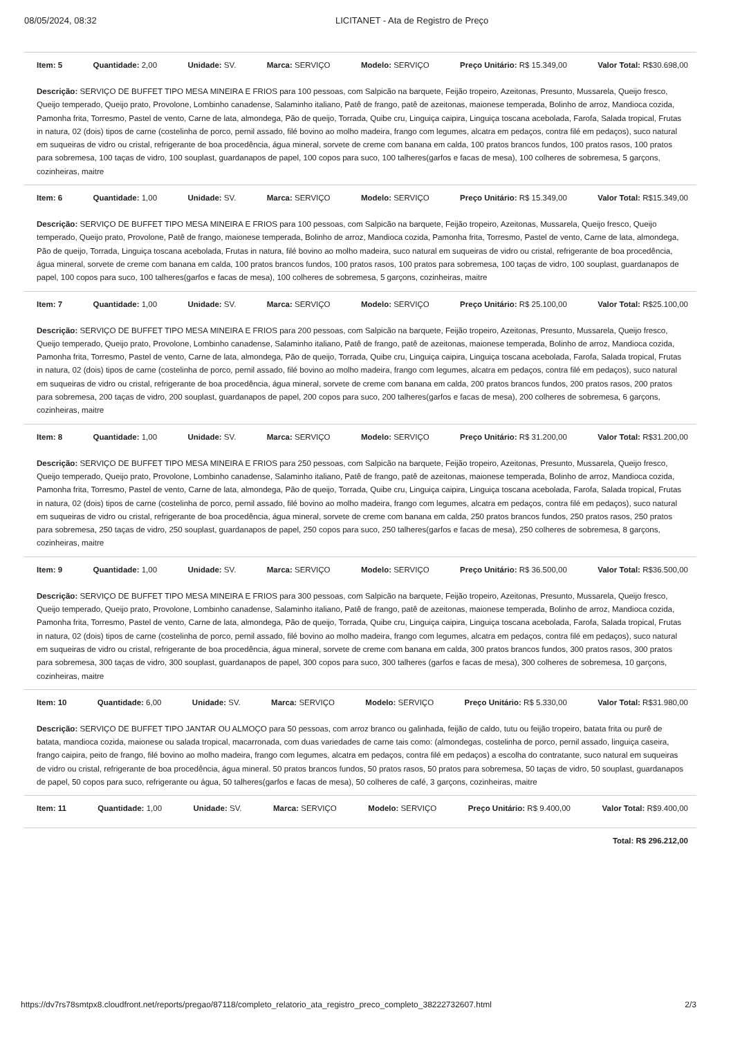08/05/2024, 08:32 LICITANET - Ata de Registro de Preço
Item: 5 Quantidade: 2,00 Unidade: SV. Marca: SERVIÇO Modelo: SERVIÇO Preço Unitário: R$ 15.349,00 Valor Total: R$30.698,00
Descrição: SERVIÇO DE BUFFET TIPO MESA MINEIRA E FRIOS para 100 pessoas, com Salpicão na barquete, Feijão tropeiro, Azeitonas, Presunto, Mussarela, Queijo fresco, Queijo temperado, Queijo prato, Provolone, Lombinho canadense, Salaminho italiano, Patê de frango, patê de azeitonas, maionese temperada, Bolinho de arroz, Mandioca cozida, Pamonha frita, Torresmo, Pastel de vento, Carne de lata, almondega, Pão de queijo, Torrada, Quibe cru, Linguiça caipira, Linguiça toscana acebolada, Farofa, Salada tropical, Frutas in natura, 02 (dois) tipos de carne (costelinha de porco, pernil assado, filé bovino ao molho madeira, frango com legumes, alcatra em pedaços, contra filé em pedaços), suco natural em suqueiras de vidro ou cristal, refrigerante de boa procedência, água mineral, sorvete de creme com banana em calda, 100 pratos brancos fundos, 100 pratos rasos, 100 pratos para sobremesa, 100 taças de vidro, 100 souplast, guardanapos de papel, 100 copos para suco, 100 talheres(garfos e facas de mesa), 100 colheres de sobremesa, 5 garçons, cozinheiras, maitre
Item: 6 Quantidade: 1,00 Unidade: SV. Marca: SERVIÇO Modelo: SERVIÇO Preço Unitário: R$ 15.349,00 Valor Total: R$15.349,00
Descrição: SERVIÇO DE BUFFET TIPO MESA MINEIRA E FRIOS para 100 pessoas, com Salpicão na barquete, Feijão tropeiro, Azeitonas, Mussarela, Queijo fresco, Queijo temperado, Queijo prato, Provolone, Patê de frango, maionese temperada, Bolinho de arroz, Mandioca cozida, Pamonha frita, Torresmo, Pastel de vento, Carne de lata, almondega, Pão de queijo, Torrada, Linguiça toscana acebolada, Frutas in natura, filé bovino ao molho madeira, suco natural em suqueiras de vidro ou cristal, refrigerante de boa procedência, água mineral, sorvete de creme com banana em calda, 100 pratos brancos fundos, 100 pratos rasos, 100 pratos para sobremesa, 100 taças de vidro, 100 souplast, guardanapos de papel, 100 copos para suco, 100 talheres(garfos e facas de mesa), 100 colheres de sobremesa, 5 garçons, cozinheiras, maitre
Item: 7 Quantidade: 1,00 Unidade: SV. Marca: SERVIÇO Modelo: SERVIÇO Preço Unitário: R$ 25.100,00 Valor Total: R$25.100,00
Descrição: SERVIÇO DE BUFFET TIPO MESA MINEIRA E FRIOS para 200 pessoas, com Salpicão na barquete, Feijão tropeiro, Azeitonas, Presunto, Mussarela, Queijo fresco, Queijo temperado, Queijo prato, Provolone, Lombinho canadense, Salaminho italiano, Patê de frango, patê de azeitonas, maionese temperada, Bolinho de arroz, Mandioca cozida, Pamonha frita, Torresmo, Pastel de vento, Carne de lata, almondega, Pão de queijo, Torrada, Quibe cru, Linguiça caipira, Linguiça toscana acebolada, Farofa, Salada tropical, Frutas in natura, 02 (dois) tipos de carne (costelinha de porco, pernil assado, filé bovino ao molho madeira, frango com legumes, alcatra em pedaços, contra filé em pedaços), suco natural em suqueiras de vidro ou cristal, refrigerante de boa procedência, água mineral, sorvete de creme com banana em calda, 200 pratos brancos fundos, 200 pratos rasos, 200 pratos para sobremesa, 200 taças de vidro, 200 souplast, guardanapos de papel, 200 copos para suco, 200 talheres(garfos e facas de mesa), 200 colheres de sobremesa, 6 garçons, cozinheiras, maitre
Item: 8 Quantidade: 1,00 Unidade: SV. Marca: SERVIÇO Modelo: SERVIÇO Preço Unitário: R$ 31.200,00 Valor Total: R$31.200,00
Descrição: SERVIÇO DE BUFFET TIPO MESA MINEIRA E FRIOS para 250 pessoas, com Salpicão na barquete, Feijão tropeiro, Azeitonas, Presunto, Mussarela, Queijo fresco, Queijo temperado, Queijo prato, Provolone, Lombinho canadense, Salaminho italiano, Patê de frango, patê de azeitonas, maionese temperada, Bolinho de arroz, Mandioca cozida, Pamonha frita, Torresmo, Pastel de vento, Carne de lata, almondega, Pão de queijo, Torrada, Quibe cru, Linguiça caipira, Linguiça toscana acebolada, Farofa, Salada tropical, Frutas in natura, 02 (dois) tipos de carne (costelinha de porco, pernil assado, filé bovino ao molho madeira, frango com legumes, alcatra em pedaços, contra filé em pedaços), suco natural em suqueiras de vidro ou cristal, refrigerante de boa procedência, água mineral, sorvete de creme com banana em calda, 250 pratos brancos fundos, 250 pratos rasos, 250 pratos para sobremesa, 250 taças de vidro, 250 souplast, guardanapos de papel, 250 copos para suco, 250 talheres(garfos e facas de mesa), 250 colheres de sobremesa, 8 garçons, cozinheiras, maitre
Item: 9 Quantidade: 1,00 Unidade: SV. Marca: SERVIÇO Modelo: SERVIÇO Preço Unitário: R$ 36.500,00 Valor Total: R$36.500,00
Descrição: SERVIÇO DE BUFFET TIPO MESA MINEIRA E FRIOS para 300 pessoas, com Salpicão na barquete, Feijão tropeiro, Azeitonas, Presunto, Mussarela, Queijo fresco, Queijo temperado, Queijo prato, Provolone, Lombinho canadense, Salaminho italiano, Patê de frango, patê de azeitonas, maionese temperada, Bolinho de arroz, Mandioca cozida, Pamonha frita, Torresmo, Pastel de vento, Carne de lata, almondega, Pão de queijo, Torrada, Quibe cru, Linguiça caipira, Linguiça toscana acebolada, Farofa, Salada tropical, Frutas in natura, 02 (dois) tipos de carne (costelinha de porco, pernil assado, filé bovino ao molho madeira, frango com legumes, alcatra em pedaços, contra filé em pedaços), suco natural em suqueiras de vidro ou cristal, refrigerante de boa procedência, água mineral, sorvete de creme com banana em calda, 300 pratos brancos fundos, 300 pratos rasos, 300 pratos para sobremesa, 300 taças de vidro, 300 souplast, guardanapos de papel, 300 copos para suco, 300 talheres (garfos e facas de mesa), 300 colheres de sobremesa, 10 garçons, cozinheiras, maitre
Item: 10 Quantidade: 6,00 Unidade: SV. Marca: SERVIÇO Modelo: SERVIÇO Preço Unitário: R$ 5.330,00 Valor Total: R$31.980,00
Descrição: SERVIÇO DE BUFFET TIPO JANTAR OU ALMOÇO para 50 pessoas, com arroz branco ou galinhada, feijão de caldo, tutu ou feijão tropeiro, batata frita ou purê de batata, mandioca cozida, maionese ou salada tropical, macarronada, com duas variedades de carne tais como: (almondegas, costelinha de porco, pernil assado, linguiça caseira, frango caipira, peito de frango, filé bovino ao molho madeira, frango com legumes, alcatra em pedaços, contra filé em pedaços) a escolha do contratante, suco natural em suqueiras de vidro ou cristal, refrigerante de boa procedência, água mineral. 50 pratos brancos fundos, 50 pratos rasos, 50 pratos para sobremesa, 50 taças de vidro, 50 souplast, guardanapos de papel, 50 copos para suco, refrigerante ou água, 50 talheres(garfos e facas de mesa), 50 colheres de café, 3 garçons, cozinheiras, maitre
Item: 11 Quantidade: 1,00 Unidade: SV. Marca: SERVIÇO Modelo: SERVIÇO Preço Unitário: R$ 9.400,00 Valor Total: R$9.400,00
Total: R$ 296.212,00
https://dv7rs78smtpx8.cloudfront.net/reports/pregao/87118/completo_relatorio_ata_registro_preco_completo_38222732607.html 2/3